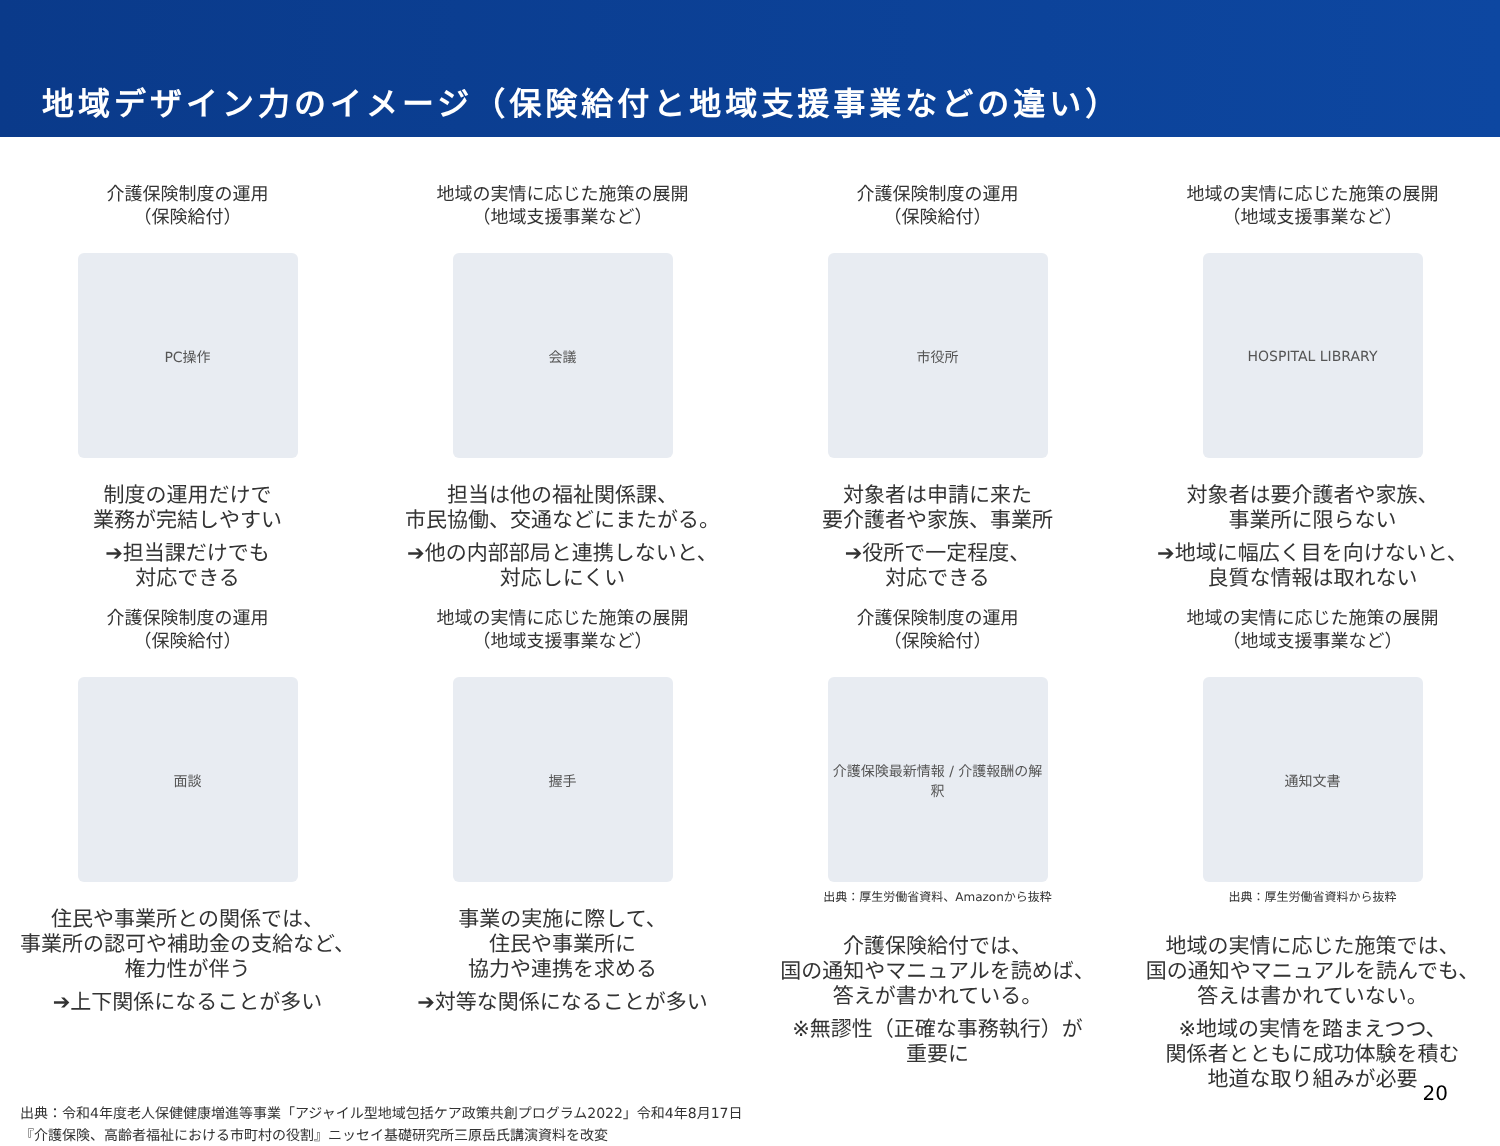地域デザイン力のイメージ（保険給付と地域支援事業などの違い）
介護保険制度の運用
（保険給付）
PC操作
制度の運用だけで
業務が完結しやすい
➔担当課だけでも
対応できる
地域の実情に応じた施策の展開
（地域支援事業など）
会議
担当は他の福祉関係課、
市民協働、交通などにまたがる。
➔他の内部部局と連携しないと、
対応しにくい
介護保険制度の運用
（保険給付）
市役所
対象者は申請に来た
要介護者や家族、事業所
➔役所で一定程度、
対応できる
地域の実情に応じた施策の展開
（地域支援事業など）
HOSPITAL LIBRARY
対象者は要介護者や家族、
事業所に限らない
➔地域に幅広く目を向けないと、
良質な情報は取れない
介護保険制度の運用
（保険給付）
面談
住民や事業所との関係では、
事業所の認可や補助金の支給など、
権力性が伴う
➔上下関係になることが多い
地域の実情に応じた施策の展開
（地域支援事業など）
握手
事業の実施に際して、
住民や事業所に
協力や連携を求める
➔対等な関係になることが多い
介護保険制度の運用
（保険給付）
介護保険最新情報 / 介護報酬の解釈
出典：厚生労働省資料、Amazonから抜粋
介護保険給付では、
国の通知やマニュアルを読めば、
答えが書かれている。
※無謬性（正確な事務執行）が
重要に
地域の実情に応じた施策の展開
（地域支援事業など）
通知文書
出典：厚生労働省資料から抜粋
地域の実情に応じた施策では、
国の通知やマニュアルを読んでも、
答えは書かれていない。
※地域の実情を踏まえつつ、
関係者とともに成功体験を積む
地道な取り組みが必要
出典：令和4年度老人保健健康増進等事業「アジャイル型地域包括ケア政策共創プログラム2022」令和4年8月17日『介護保険、高齢者福祉における市町村の役割』ニッセイ基礎研究所三原岳氏講演資料を改変
20